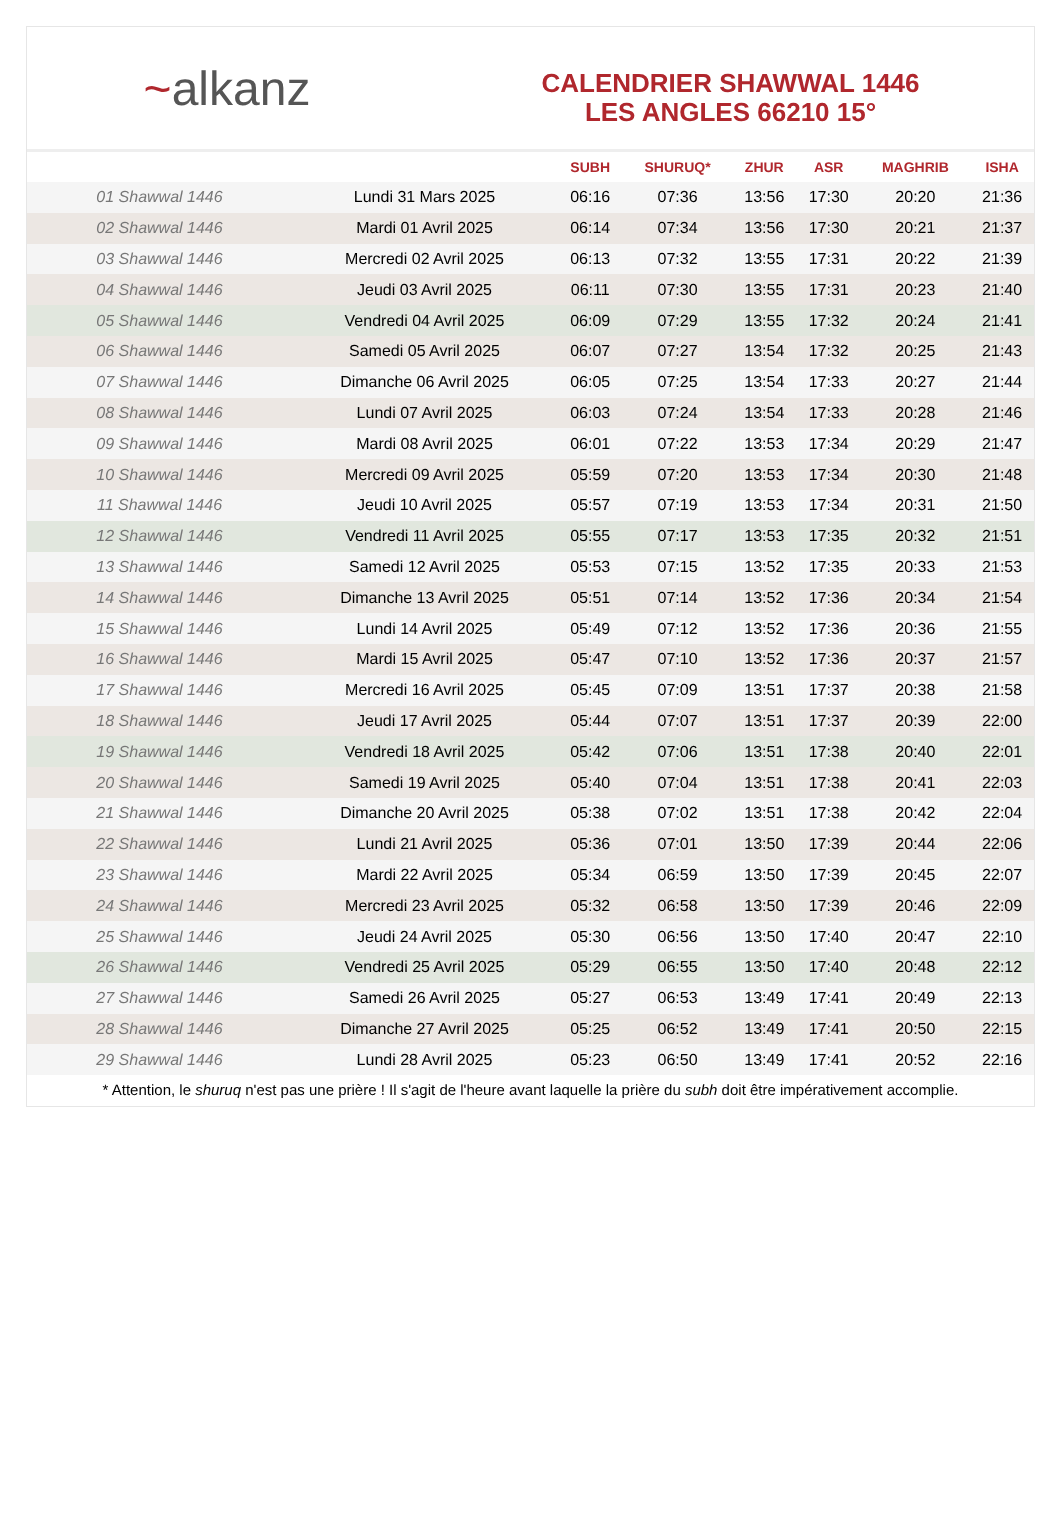~alkanz
CALENDRIER SHAWWAL 1446
LES ANGLES 66210 15°
| | | SUBH | SHURUQ* | ZHUR | ASR | MAGHRIB | ISHA |
| --- | --- | --- | --- | --- | --- | --- | --- |
| 01 Shawwal 1446 | Lundi 31 Mars 2025 | 06:16 | 07:36 | 13:56 | 17:30 | 20:20 | 21:36 |
| 02 Shawwal 1446 | Mardi 01 Avril 2025 | 06:14 | 07:34 | 13:56 | 17:30 | 20:21 | 21:37 |
| 03 Shawwal 1446 | Mercredi 02 Avril 2025 | 06:13 | 07:32 | 13:55 | 17:31 | 20:22 | 21:39 |
| 04 Shawwal 1446 | Jeudi 03 Avril 2025 | 06:11 | 07:30 | 13:55 | 17:31 | 20:23 | 21:40 |
| 05 Shawwal 1446 | Vendredi 04 Avril 2025 | 06:09 | 07:29 | 13:55 | 17:32 | 20:24 | 21:41 |
| 06 Shawwal 1446 | Samedi 05 Avril 2025 | 06:07 | 07:27 | 13:54 | 17:32 | 20:25 | 21:43 |
| 07 Shawwal 1446 | Dimanche 06 Avril 2025 | 06:05 | 07:25 | 13:54 | 17:33 | 20:27 | 21:44 |
| 08 Shawwal 1446 | Lundi 07 Avril 2025 | 06:03 | 07:24 | 13:54 | 17:33 | 20:28 | 21:46 |
| 09 Shawwal 1446 | Mardi 08 Avril 2025 | 06:01 | 07:22 | 13:53 | 17:34 | 20:29 | 21:47 |
| 10 Shawwal 1446 | Mercredi 09 Avril 2025 | 05:59 | 07:20 | 13:53 | 17:34 | 20:30 | 21:48 |
| 11 Shawwal 1446 | Jeudi 10 Avril 2025 | 05:57 | 07:19 | 13:53 | 17:34 | 20:31 | 21:50 |
| 12 Shawwal 1446 | Vendredi 11 Avril 2025 | 05:55 | 07:17 | 13:53 | 17:35 | 20:32 | 21:51 |
| 13 Shawwal 1446 | Samedi 12 Avril 2025 | 05:53 | 07:15 | 13:52 | 17:35 | 20:33 | 21:53 |
| 14 Shawwal 1446 | Dimanche 13 Avril 2025 | 05:51 | 07:14 | 13:52 | 17:36 | 20:34 | 21:54 |
| 15 Shawwal 1446 | Lundi 14 Avril 2025 | 05:49 | 07:12 | 13:52 | 17:36 | 20:36 | 21:55 |
| 16 Shawwal 1446 | Mardi 15 Avril 2025 | 05:47 | 07:10 | 13:52 | 17:36 | 20:37 | 21:57 |
| 17 Shawwal 1446 | Mercredi 16 Avril 2025 | 05:45 | 07:09 | 13:51 | 17:37 | 20:38 | 21:58 |
| 18 Shawwal 1446 | Jeudi 17 Avril 2025 | 05:44 | 07:07 | 13:51 | 17:37 | 20:39 | 22:00 |
| 19 Shawwal 1446 | Vendredi 18 Avril 2025 | 05:42 | 07:06 | 13:51 | 17:38 | 20:40 | 22:01 |
| 20 Shawwal 1446 | Samedi 19 Avril 2025 | 05:40 | 07:04 | 13:51 | 17:38 | 20:41 | 22:03 |
| 21 Shawwal 1446 | Dimanche 20 Avril 2025 | 05:38 | 07:02 | 13:51 | 17:38 | 20:42 | 22:04 |
| 22 Shawwal 1446 | Lundi 21 Avril 2025 | 05:36 | 07:01 | 13:50 | 17:39 | 20:44 | 22:06 |
| 23 Shawwal 1446 | Mardi 22 Avril 2025 | 05:34 | 06:59 | 13:50 | 17:39 | 20:45 | 22:07 |
| 24 Shawwal 1446 | Mercredi 23 Avril 2025 | 05:32 | 06:58 | 13:50 | 17:39 | 20:46 | 22:09 |
| 25 Shawwal 1446 | Jeudi 24 Avril 2025 | 05:30 | 06:56 | 13:50 | 17:40 | 20:47 | 22:10 |
| 26 Shawwal 1446 | Vendredi 25 Avril 2025 | 05:29 | 06:55 | 13:50 | 17:40 | 20:48 | 22:12 |
| 27 Shawwal 1446 | Samedi 26 Avril 2025 | 05:27 | 06:53 | 13:49 | 17:41 | 20:49 | 22:13 |
| 28 Shawwal 1446 | Dimanche 27 Avril 2025 | 05:25 | 06:52 | 13:49 | 17:41 | 20:50 | 22:15 |
| 29 Shawwal 1446 | Lundi 28 Avril 2025 | 05:23 | 06:50 | 13:49 | 17:41 | 20:52 | 22:16 |
* Attention, le shuruq n'est pas une prière ! Il s'agit de l'heure avant laquelle la prière du subh doit être impérativement accomplie.